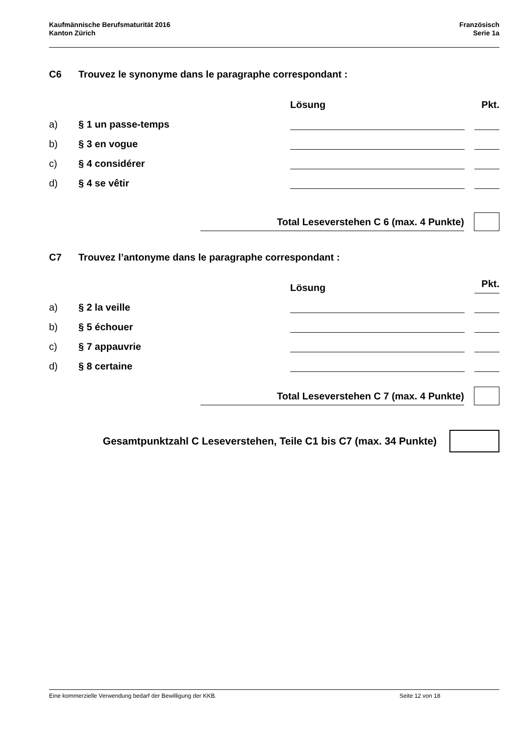Kaufmännische Berufsmaturität 2016
Kanton Zürich
Französisch
Serie 1a
C6 Trouvez le synonyme dans le paragraphe correspondant :
Lösung
Pkt.
a)
§ 1 un passe-temps
b)
§ 3 en vogue
c)
§ 4 considérer
d)
§ 4 se vêtir
Total Leseverstehen C 6 (max. 4 Punkte)
C7 Trouvez l’antonyme dans le paragraphe correspondant :
Lösung
Pkt.
a)
§ 2 la veille
b)
§ 5 échouer
c)
§ 7 appauvrie
d)
§ 8 certaine
Total Leseverstehen C 7 (max. 4 Punkte)
Gesamtpunktzahl C Leseverstehen, Teile C1 bis C7 (max. 34 Punkte)
Eine kommerzielle Verwendung bedarf der Bewilligung der KKB. Seite 12 von 18